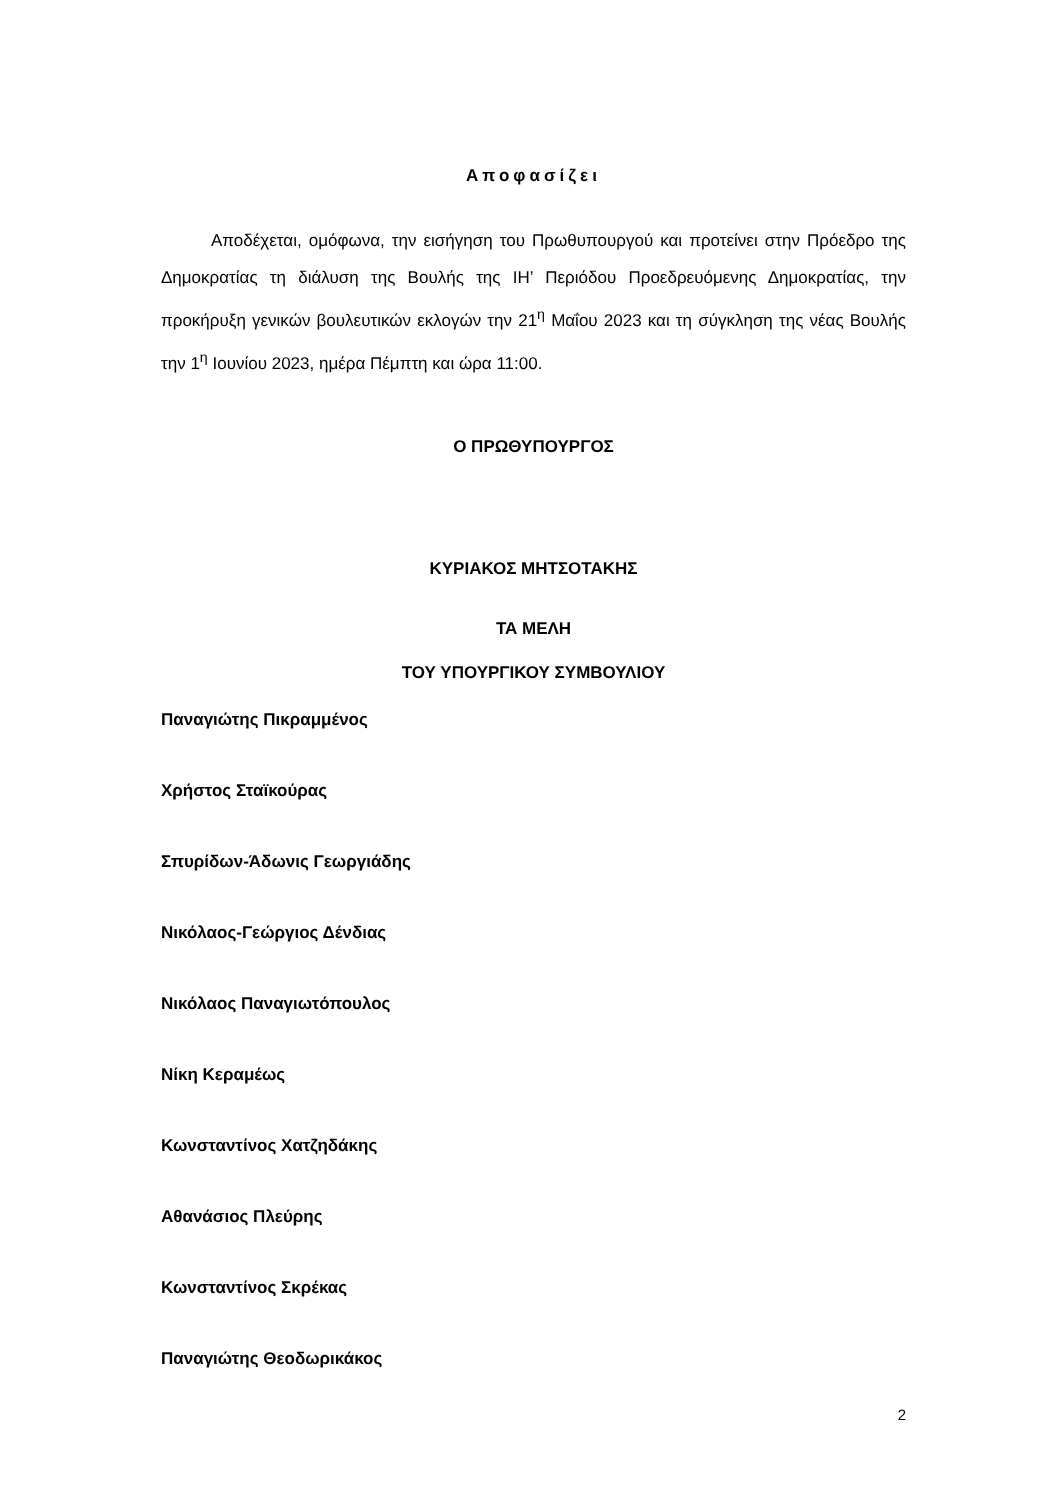Αποφασίζει
Αποδέχεται, ομόφωνα, την εισήγηση του Πρωθυπουργού και προτείνει στην Πρόεδρο της Δημοκρατίας τη διάλυση της Βουλής της ΙΗ’ Περιόδου Προεδρευόμενης Δημοκρατίας, την προκήρυξη γενικών βουλευτικών εκλογών την 21<sup>η</sup> Μαΐου 2023 και τη σύγκληση της νέας Βουλής την 1<sup>η</sup> Ιουνίου 2023, ημέρα Πέμπτη και ώρα 11:00.
Ο ΠΡΩΘΥΠΟΥΡΓΟΣ
ΚΥΡΙΑΚΟΣ ΜΗΤΣΟΤΑΚΗΣ
ΤΑ ΜΕΛΗ
ΤΟΥ ΥΠΟΥΡΓΙΚΟΥ ΣΥΜΒΟΥΛΙΟΥ
Παναγιώτης Πικραμμένος
Χρήστος Σταϊκούρας
Σπυρίδων-Άδωνις Γεωργιάδης
Νικόλαος-Γεώργιος Δένδιας
Νικόλαος Παναγιωτόπουλος
Νίκη Κεραμέως
Κωνσταντίνος Χατζηδάκης
Αθανάσιος Πλεύρης
Κωνσταντίνος Σκρέκας
Παναγιώτης Θεοδωρικάκος
2